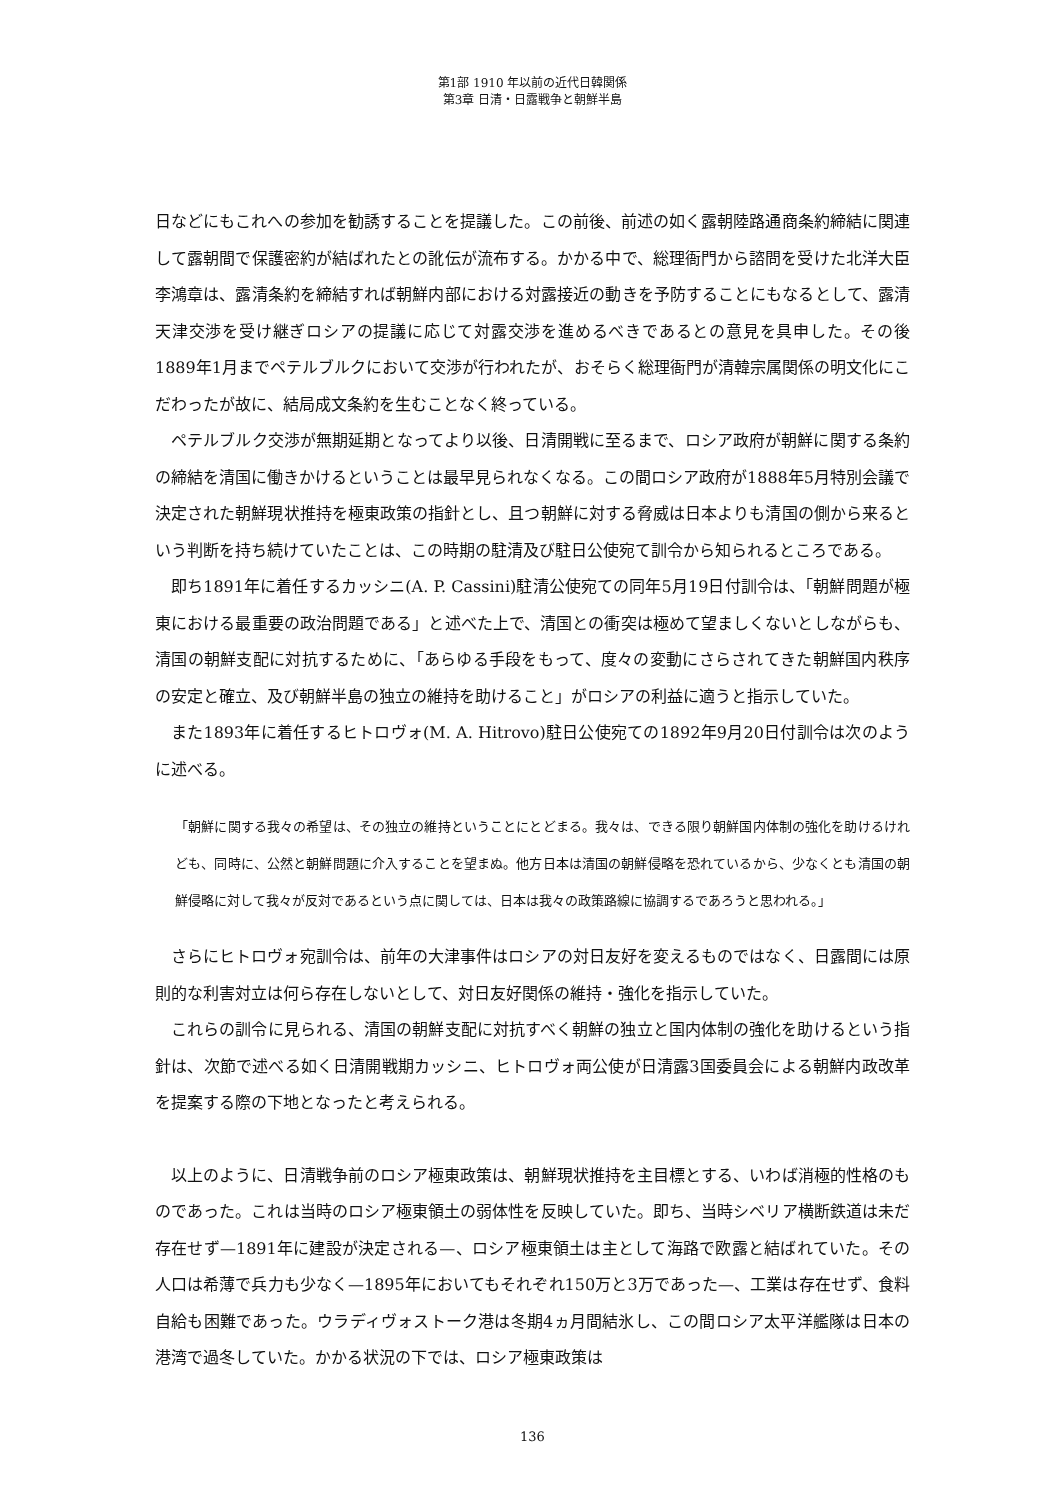第1部 1910 年以前の近代日韓関係
第3章 日清・日露戦争と朝鮮半島
日などにもこれへの参加を勧誘することを提議した。この前後、前述の如く露朝陸路通商条約締結に関連して露朝間で保護密約が結ばれたとの訛伝が流布する。かかる中で、総理衙門から諮問を受けた北洋大臣李鴻章は、露清条約を締結すれば朝鮮内部における対露接近の動きを予防することにもなるとして、露清天津交渉を受け継ぎロシアの提議に応じて対露交渉を進めるべきであるとの意見を具申した。その後1889年1月までペテルブルクにおいて交渉が行われたが、おそらく総理衙門が清韓宗属関係の明文化にこだわったが故に、結局成文条約を生むことなく終っている。
ペテルブルク交渉が無期延期となってより以後、日清開戦に至るまで、ロシア政府が朝鮮に関する条約の締結を清国に働きかけるということは最早見られなくなる。この間ロシア政府が1888年5月特別会議で決定された朝鮮現状推持を極東政策の指針とし、且つ朝鮮に対する脅威は日本よりも清国の側から来るという判断を持ち続けていたことは、この時期の駐清及び駐日公使宛て訓令から知られるところである。
即ち1891年に着任するカッシニ(A. P. Cassini)駐清公使宛ての同年5月19日付訓令は、「朝鮮問題が極東における最重要の政治問題である」と述べた上で、清国との衝突は極めて望ましくないとしながらも、清国の朝鮮支配に対抗するために、「あらゆる手段をもって、度々の変動にさらされてきた朝鮮国内秩序の安定と確立、及び朝鮮半島の独立の維持を助けること」がロシアの利益に適うと指示していた。
また1893年に着任するヒトロヴォ(M. A. Hitrovo)駐日公使宛ての1892年9月20日付訓令は次のように述べる。
「朝鮮に関する我々の希望は、その独立の維持ということにとどまる。我々は、できる限り朝鮮国内体制の強化を助けるけれども、同時に、公然と朝鮮問題に介入することを望まぬ。他方日本は清国の朝鮮侵略を恐れているから、少なくとも清国の朝鮮侵略に対して我々が反対であるという点に関しては、日本は我々の政策路線に協調するであろうと思われる。」
さらにヒトロヴォ宛訓令は、前年の大津事件はロシアの対日友好を変えるものではなく、日露間には原則的な利害対立は何ら存在しないとして、対日友好関係の維持・強化を指示していた。
これらの訓令に見られる、清国の朝鮮支配に対抗すべく朝鮮の独立と国内体制の強化を助けるという指針は、次節で述べる如く日清開戦期カッシニ、ヒトロヴォ両公使が日清露3国委員会による朝鮮内政改革を提案する際の下地となったと考えられる。
以上のように、日清戦争前のロシア極東政策は、朝鮮現状推持を主目標とする、いわば消極的性格のものであった。これは当時のロシア極東領土の弱体性を反映していた。即ち、当時シベリア横断鉄道は未だ存在せず—1891年に建設が決定される—、ロシア極東領土は主として海路で欧露と結ばれていた。その人口は希薄で兵力も少なく—1895年においてもそれぞれ150万と3万であった—、工業は存在せず、食料自給も困難であった。ウラディヴォストーク港は冬期4ヵ月間結氷し、この間ロシア太平洋艦隊は日本の港湾で過冬していた。かかる状況の下では、ロシア極東政策は
136